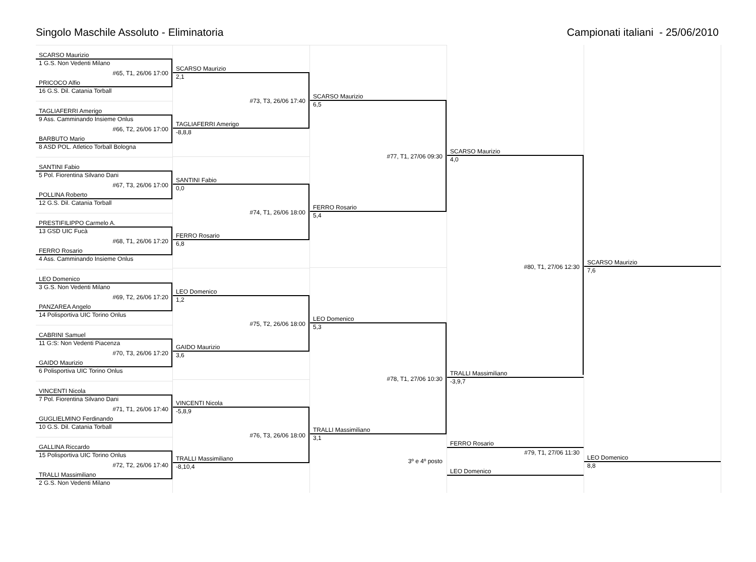Singolo Maschile Assoluto - Eliminatoria
Campionati italiani - 25/06/2010
SCARSO Maurizio
1 G.S. Non Vedenti Milano
#65, T1, 26/06 17:00
PRICOCO Alfio
16 G.S. Dil. Catania Torball
TAGLIAFERRI Amerigo
9 Ass. Camminando Insieme Onlus
#66, T2, 26/06 17:00
BARBUTO Mario
8 ASD POL. Atletico Torball Bologna
SANTINI Fabio
5 Pol. Fiorentina Silvano Dani
#67, T3, 26/06 17:00
POLLINA Roberto
12 G.S. Dil. Catania Torball
PRESTIFILIPPO Carmelo A.
13 GSD UIC Fucà
#68, T1, 26/06 17:20
FERRO Rosario
4 Ass. Camminando Insieme Onlus
LEO Domenico
3 G.S. Non Vedenti Milano
#69, T2, 26/06 17:20
PANZAREA Angelo
14 Polisportiva UIC Torino Onlus
CABRINI Samuel
11 G:S: Non Vedenti Piacenza
#70, T3, 26/06 17:20
GAIDO Maurizio
6 Polisportiva UIC Torino Onlus
VINCENTI Nicola
7 Pol. Fiorentina Silvano Dani
#71, T1, 26/06 17:40
GUGLIELMINO Ferdinando
10 G.S. Dil. Catania Torball
GALLINA Riccardo
15 Polisportiva UIC Torino Onlus
#72, T2, 26/06 17:40
TRALLI Massimiliano
2 G.S. Non Vedenti Milano
SCARSO Maurizio
2,1
#73, T3, 26/06 17:40
TAGLIAFERRI Amerigo
-8,8,8
SANTINI Fabio
0,0
#74, T1, 26/06 18:00
FERRO Rosario
6,8
LEO Domenico
1,2
#75, T2, 26/06 18:00
GAIDO Maurizio
3,6
VINCENTI Nicola
-5,8,9
#76, T3, 26/06 18:00
TRALLI Massimiliano
-8,10,4
SCARSO Maurizio
6,5
#77, T1, 27/06 09:30
FERRO Rosario
5,4
LEO Domenico
5,3
#78, T1, 27/06 10:30
TRALLI Massimiliano
3,1
3º e 4º posto
SCARSO Maurizio
4,0
#80, T1, 27/06 12:30
TRALLI Massimiliano
-3,9,7
FERRO Rosario
#79, T1, 27/06 11:30
LEO Domenico
SCARSO Maurizio
7,6
LEO Domenico
8,8